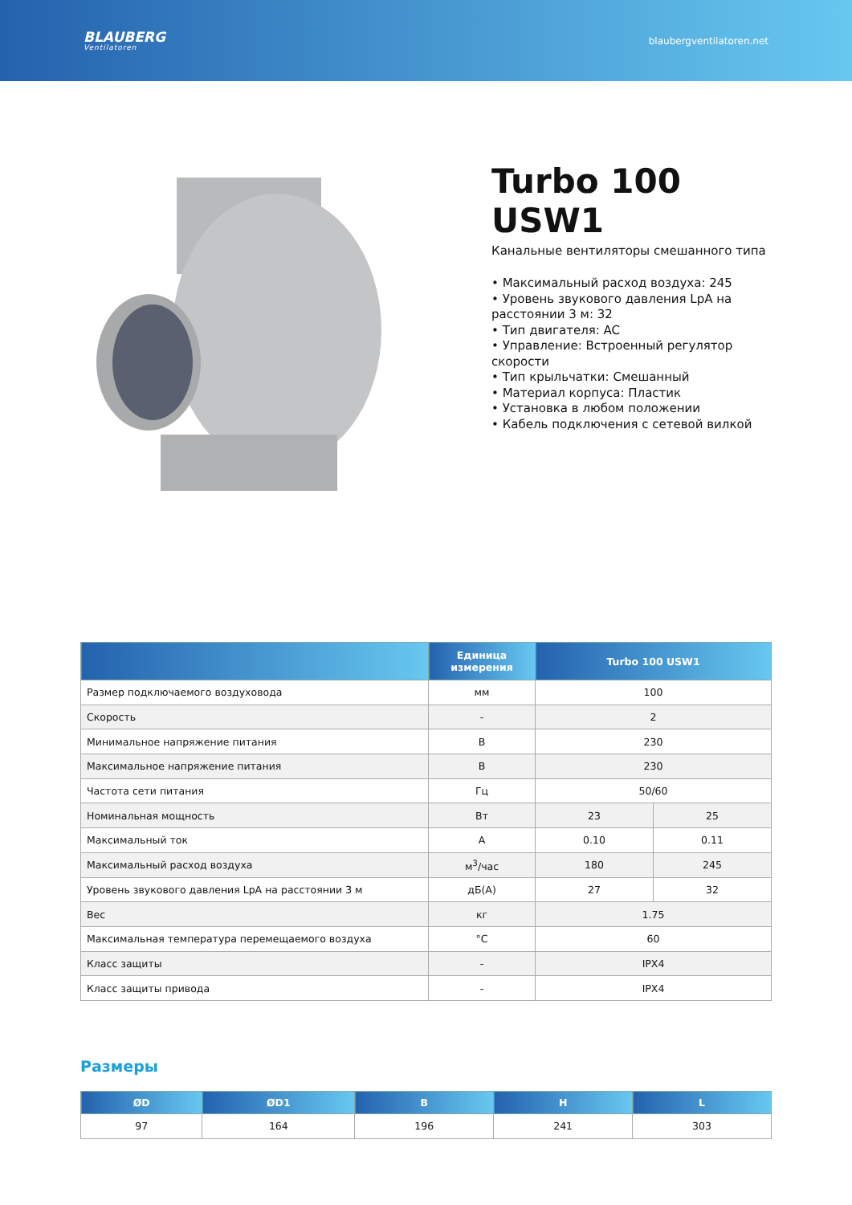BLAUBERG
Ventilatoren
blaubergventilatoren.net
Turbo 100 USW1
Канальные вентиляторы смешанного типа
• Максимальный расход воздуха: 245
• Уровень звукового давления LpA на расстоянии 3 м: 32
• Тип двигателя: AC
• Управление: Встроенный регулятор скорости
• Тип крыльчатки: Смешанный
• Материал корпуса: Пластик
• Установка в любом положении
• Кабель подключения с сетевой вилкой
| | Единица измерения | Turbo 100 USW1 | |
| --- | --- | --- | --- |
| Размер подключаемого воздуховода | мм | 100 | |
| Скорость | - | 2 | |
| Минимальное напряжение питания | В | 230 | |
| Максимальное напряжение питания | В | 230 | |
| Частота сети питания | Гц | 50/60 | |
| Номинальная мощность | Вт | 23 | 25 |
| Максимальный ток | А | 0.10 | 0.11 |
| Максимальный расход воздуха | м<sup>3</sup>/час | 180 | 245 |
| Уровень звукового давления LpA на расстоянии 3 м | дБ(А) | 27 | 32 |
| Вес | кг | 1.75 | |
| Максимальная температура перемещаемого воздуха | °C | 60 | |
| Класс защиты | - | IPX4 | |
| Класс защиты привода | - | IPX4 | |
Размеры
| ØD | ØD1 | B | H | L |
| --- | --- | --- | --- | --- |
| 97 | 164 | 196 | 241 | 303 |